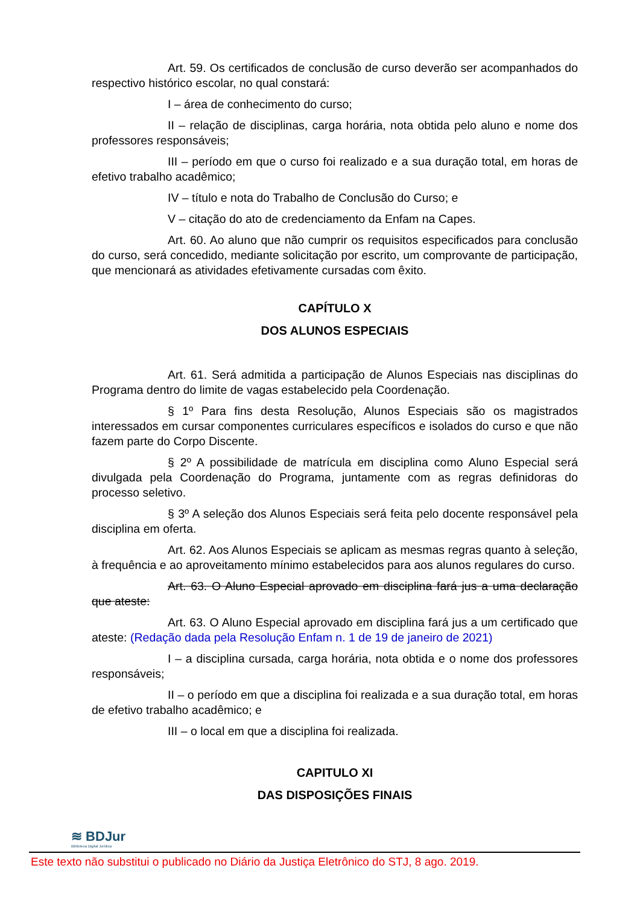Art. 59. Os certificados de conclusão de curso deverão ser acompanhados do respectivo histórico escolar, no qual constará:
I – área de conhecimento do curso;
II – relação de disciplinas, carga horária, nota obtida pelo aluno e nome dos professores responsáveis;
III – período em que o curso foi realizado e a sua duração total, em horas de efetivo trabalho acadêmico;
IV – título e nota do Trabalho de Conclusão do Curso; e
V – citação do ato de credenciamento da Enfam na Capes.
Art. 60. Ao aluno que não cumprir os requisitos especificados para conclusão do curso, será concedido, mediante solicitação por escrito, um comprovante de participação, que mencionará as atividades efetivamente cursadas com êxito.
CAPÍTULO X
DOS ALUNOS ESPECIAIS
Art. 61. Será admitida a participação de Alunos Especiais nas disciplinas do Programa dentro do limite de vagas estabelecido pela Coordenação.
§ 1º Para fins desta Resolução, Alunos Especiais são os magistrados interessados em cursar componentes curriculares específicos e isolados do curso e que não fazem parte do Corpo Discente.
§ 2º A possibilidade de matrícula em disciplina como Aluno Especial será divulgada pela Coordenação do Programa, juntamente com as regras definidoras do processo seletivo.
§ 3º A seleção dos Alunos Especiais será feita pelo docente responsável pela disciplina em oferta.
Art. 62. Aos Alunos Especiais se aplicam as mesmas regras quanto à seleção, à frequência e ao aproveitamento mínimo estabelecidos para aos alunos regulares do curso.
Art. 63. O Aluno Especial aprovado em disciplina fará jus a uma declaração que ateste:
Art. 63. O Aluno Especial aprovado em disciplina fará jus a um certificado que ateste: (Redação dada pela Resolução Enfam n. 1 de 19 de janeiro de 2021)
I – a disciplina cursada, carga horária, nota obtida e o nome dos professores responsáveis;
II – o período em que a disciplina foi realizada e a sua duração total, em horas de efetivo trabalho acadêmico; e
III – o local em que a disciplina foi realizada.
CAPITULO XI
DAS DISPOSIÇÕES FINAIS
≋ BDJur
Biblioteca Digital Jurídica
Este texto não substitui o publicado no Diário da Justiça Eletrônico do STJ, 8 ago. 2019.